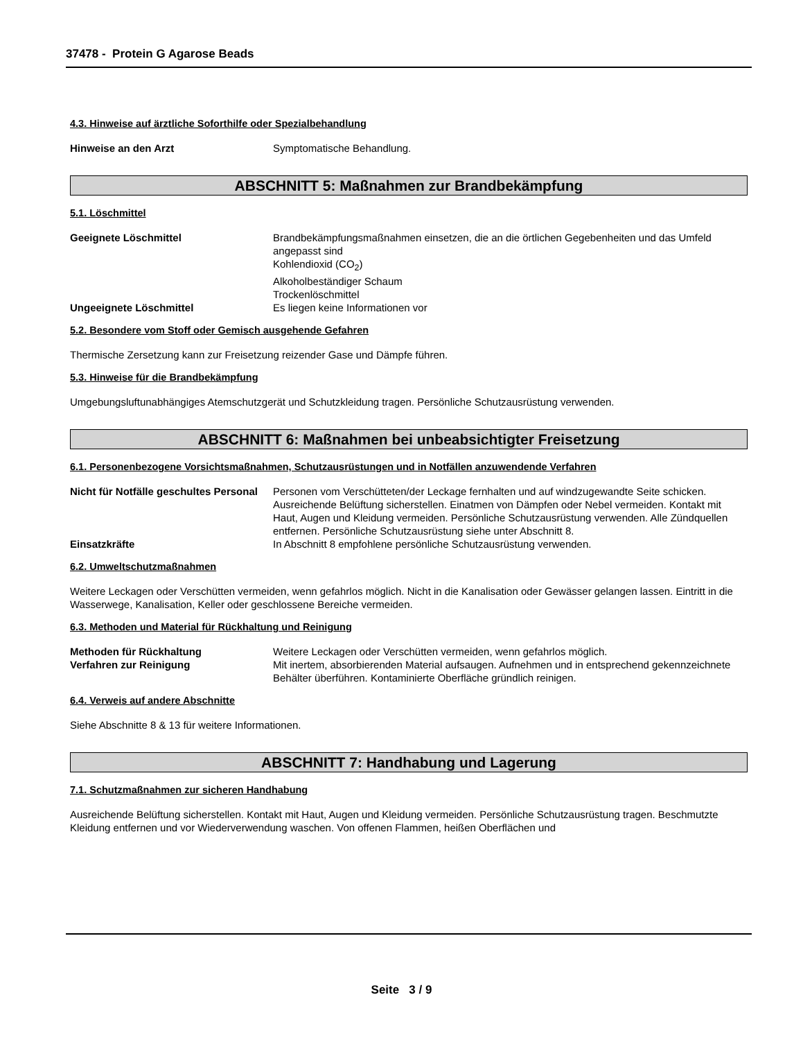37478 - Protein G Agarose Beads
4.3. Hinweise auf ärztliche Soforthilfe oder Spezialbehandlung
Hinweise an den Arzt Symptomatische Behandlung.
ABSCHNITT 5: Maßnahmen zur Brandbekämpfung
5.1. Löschmittel
Geeignete Löschmittel Brandbekämpfungsmaßnahmen einsetzen, die an die örtlichen Gegebenheiten und das Umfeld angepasst sind
Kohlendioxid (CO<sub>2</sub>)
Alkoholbeständiger Schaum
Trockenlöschmittel
Ungeeignete Löschmittel Es liegen keine Informationen vor
5.2. Besondere vom Stoff oder Gemisch ausgehende Gefahren
Thermische Zersetzung kann zur Freisetzung reizender Gase und Dämpfe führen.
5.3. Hinweise für die Brandbekämpfung
Umgebungsluftunabhängiges Atemschutzgerät und Schutzkleidung tragen. Persönliche Schutzausrüstung verwenden.
ABSCHNITT 6: Maßnahmen bei unbeabsichtigter Freisetzung
6.1. Personenbezogene Vorsichtsmaßnahmen, Schutzausrüstungen und in Notfällen anzuwendende Verfahren
Nicht für Notfälle geschultes Personal
Personen vom Verschütteten/der Leckage fernhalten und auf windzugewandte Seite schicken. Ausreichende Belüftung sicherstellen. Einatmen von Dämpfen oder Nebel vermeiden. Kontakt mit Haut, Augen und Kleidung vermeiden. Persönliche Schutzausrüstung verwenden. Alle Zündquellen entfernen. Persönliche Schutzausrüstung siehe unter Abschnitt 8.
Einsatzkräfte In Abschnitt 8 empfohlene persönliche Schutzausrüstung verwenden.
6.2. Umweltschutzmaßnahmen
Weitere Leckagen oder Verschütten vermeiden, wenn gefahrlos möglich. Nicht in die Kanalisation oder Gewässer gelangen lassen. Eintritt in die Wasserwege, Kanalisation, Keller oder geschlossene Bereiche vermeiden.
6.3. Methoden und Material für Rückhaltung und Reinigung
Methoden für Rückhaltung Weitere Leckagen oder Verschütten vermeiden, wenn gefahrlos möglich.
Verfahren zur Reinigung Mit inertem, absorbierenden Material aufsaugen. Aufnehmen und in entsprechend gekennzeichnete Behälter überführen. Kontaminierte Oberfläche gründlich reinigen.
6.4. Verweis auf andere Abschnitte
Siehe Abschnitte 8 & 13 für weitere Informationen.
ABSCHNITT 7: Handhabung und Lagerung
7.1. Schutzmaßnahmen zur sicheren Handhabung
Ausreichende Belüftung sicherstellen. Kontakt mit Haut, Augen und Kleidung vermeiden. Persönliche Schutzausrüstung tragen. Beschmutzte Kleidung entfernen und vor Wiederverwendung waschen. Von offenen Flammen, heißen Oberflächen und
Seite 3 / 9